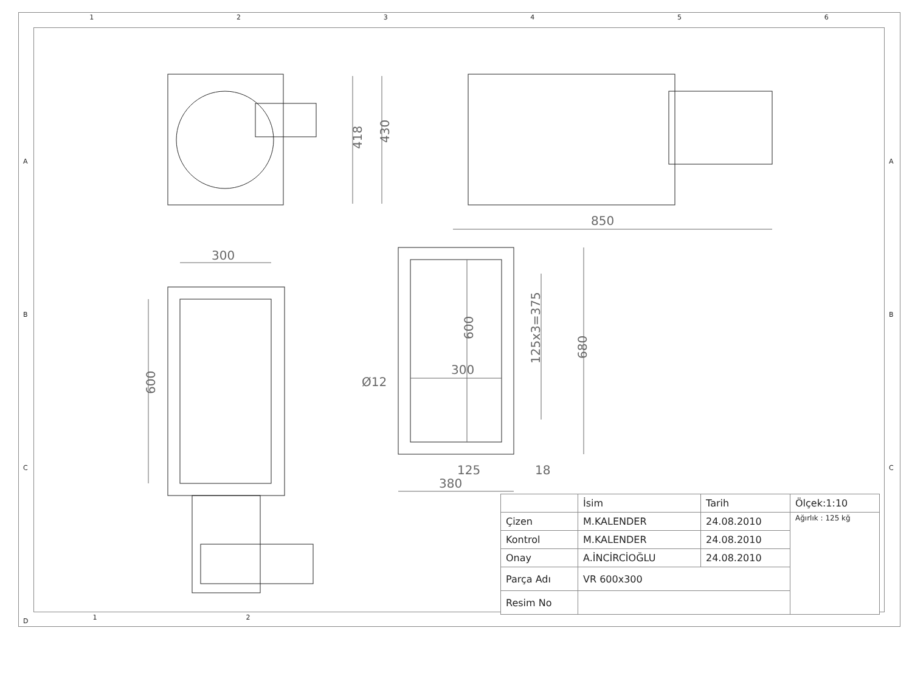1 2 3 4 5 6
A
B
C
D
A
B
C
418
430
850
300
600
300
125
380
Ø12
18
600
680
125x3=375
1 2
| | İsim | Tarih | Ölçek:1:10 |
| --- | --- | --- | --- |
| Çizen | M.KALENDER | 24.08.2010 | Ağırlık : 125 kğ |
| Kontrol | M.KALENDER | 24.08.2010 | |
| Onay | A.İNCİRCİOĞLU | 24.08.2010 | |
| Parça Adı | VR 600x300 | | |
| Resim No | | | |